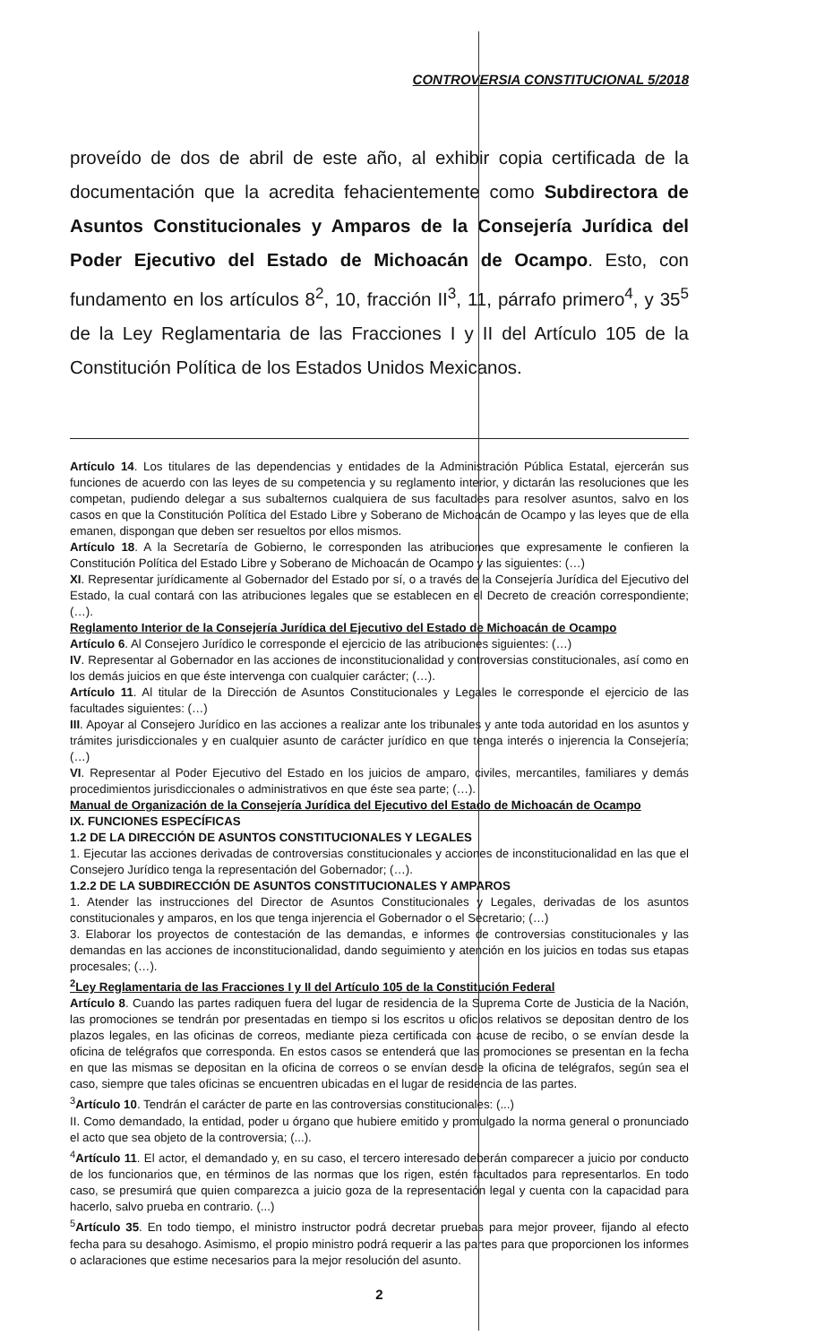CONTROVERSIA CONSTITUCIONAL 5/2018
proveído de dos de abril de este año, al exhibir copia certificada de la documentación que la acredita fehacientemente como Subdirectora de Asuntos Constitucionales y Amparos de la Consejería Jurídica del Poder Ejecutivo del Estado de Michoacán de Ocampo. Esto, con fundamento en los artículos 8<sup>2</sup>, 10, fracción II<sup>3</sup>, 11, párrafo primero<sup>4</sup>, y 35<sup>5</sup> de la Ley Reglamentaria de las Fracciones I y II del Artículo 105 de la Constitución Política de los Estados Unidos Mexicanos.
Artículo 14. Los titulares de las dependencias y entidades de la Administración Pública Estatal, ejercerán sus funciones de acuerdo con las leyes de su competencia y su reglamento interior, y dictarán las resoluciones que les competan, pudiendo delegar a sus subalternos cualquiera de sus facultades para resolver asuntos, salvo en los casos en que la Constitución Política del Estado Libre y Soberano de Michoacán de Ocampo y las leyes que de ella emanen, dispongan que deben ser resueltos por ellos mismos.
Artículo 18. A la Secretaría de Gobierno, le corresponden las atribuciones que expresamente le confieren la Constitución Política del Estado Libre y Soberano de Michoacán de Ocampo y las siguientes: (…)
XI. Representar jurídicamente al Gobernador del Estado por sí, o a través de la Consejería Jurídica del Ejecutivo del Estado, la cual contará con las atribuciones legales que se establecen en el Decreto de creación correspondiente; (…).
Reglamento Interior de la Consejería Jurídica del Ejecutivo del Estado de Michoacán de Ocampo
Artículo 6. Al Consejero Jurídico le corresponde el ejercicio de las atribuciones siguientes: (…)
IV. Representar al Gobernador en las acciones de inconstitucionalidad y controversias constitucionales, así como en los demás juicios en que éste intervenga con cualquier carácter; (…).
Artículo 11. Al titular de la Dirección de Asuntos Constitucionales y Legales le corresponde el ejercicio de las facultades siguientes: (…)
III. Apoyar al Consejero Jurídico en las acciones a realizar ante los tribunales y ante toda autoridad en los asuntos y trámites jurisdiccionales y en cualquier asunto de carácter jurídico en que tenga interés o injerencia la Consejería; (…)
VI. Representar al Poder Ejecutivo del Estado en los juicios de amparo, civiles, mercantiles, familiares y demás procedimientos jurisdiccionales o administrativos en que éste sea parte; (…).
Manual de Organización de la Consejería Jurídica del Ejecutivo del Estado de Michoacán de Ocampo
IX. FUNCIONES ESPECÍFICAS
1.2 DE LA DIRECCIÓN DE ASUNTOS CONSTITUCIONALES Y LEGALES
1. Ejecutar las acciones derivadas de controversias constitucionales y acciones de inconstitucionalidad en las que el Consejero Jurídico tenga la representación del Gobernador; (…).
1.2.2 DE LA SUBDIRECCIÓN DE ASUNTOS CONSTITUCIONALES Y AMPAROS
1. Atender las instrucciones del Director de Asuntos Constitucionales y Legales, derivadas de los asuntos constitucionales y amparos, en los que tenga injerencia el Gobernador o el Secretario; (…)
3. Elaborar los proyectos de contestación de las demandas, e informes de controversias constitucionales y las demandas en las acciones de inconstitucionalidad, dando seguimiento y atención en los juicios en todas sus etapas procesales; (…).
<sup>2</sup> Ley Reglamentaria de las Fracciones I y II del Artículo 105 de la Constitución Federal
Artículo 8. Cuando las partes radiquen fuera del lugar de residencia de la Suprema Corte de Justicia de la Nación, las promociones se tendrán por presentadas en tiempo si los escritos u oficios relativos se depositan dentro de los plazos legales, en las oficinas de correos, mediante pieza certificada con acuse de recibo, o se envían desde la oficina de telégrafos que corresponda. En estos casos se entenderá que las promociones se presentan en la fecha en que las mismas se depositan en la oficina de correos o se envían desde la oficina de telégrafos, según sea el caso, siempre que tales oficinas se encuentren ubicadas en el lugar de residencia de las partes.
<sup>3</sup> Artículo 10. Tendrán el carácter de parte en las controversias constitucionales: (...)
II. Como demandado, la entidad, poder u órgano que hubiere emitido y promulgado la norma general o pronunciado el acto que sea objeto de la controversia; (...).
<sup>4</sup> Artículo 11. El actor, el demandado y, en su caso, el tercero interesado deberán comparecer a juicio por conducto de los funcionarios que, en términos de las normas que los rigen, estén facultados para representarlos. En todo caso, se presumirá que quien comparezca a juicio goza de la representación legal y cuenta con la capacidad para hacerlo, salvo prueba en contrario. (...)
<sup>5</sup> Artículo 35. En todo tiempo, el ministro instructor podrá decretar pruebas para mejor proveer, fijando al efecto fecha para su desahogo. Asimismo, el propio ministro podrá requerir a las partes para que proporcionen los informes o aclaraciones que estime necesarios para la mejor resolución del asunto.
2